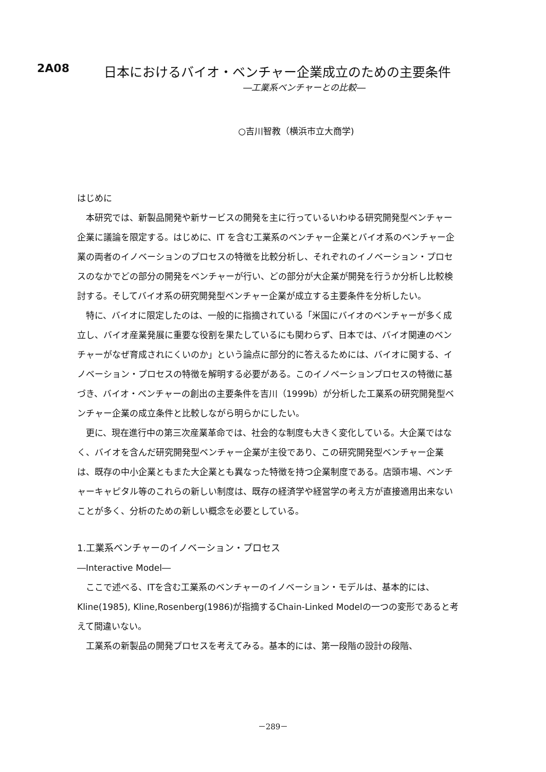2A08 日本におけるバイオ・ベンチャー企業成立のための主要条件
―工業系ベンチャーとの比較―
○吉川智教（横浜市立大商学)
はじめに
　本研究では、新製品開発や新サービスの開発を主に行っているいわゆる研究開発型ベンチャー企業に議論を限定する。はじめに、IT を含む工業系のベンチャー企業とバイオ系のベンチャー企業の両者のイノベーションのプロセスの特徴を比較分析し、それぞれのイノベーション・プロセスのなかでどの部分の開発をベンチャーが行い、どの部分が大企業が開発を行うか分析し比較検討する。そしてバイオ系の研究開発型ベンチャー企業が成立する主要条件を分析したい。
　特に、バイオに限定したのは、一般的に指摘されている「米国にバイオのベンチャーが多く成立し、バイオ産業発展に重要な役割を果たしているにも関わらず、日本では、バイオ関連のベンチャーがなぜ育成されにくいのか」という論点に部分的に答えるためには、バイオに関する、イノベーション・プロセスの特徴を解明する必要がある。このイノベーションプロセスの特徴に基づき、バイオ・ベンチャーの創出の主要条件を吉川（1999b）が分析した工業系の研究開発型ベンチャー企業の成立条件と比較しながら明らかにしたい。
　更に、現在進行中の第三次産業革命では、社会的な制度も大きく変化している。大企業ではなく、バイオを含んだ研究開発型ベンチャー企業が主役であり、この研究開発型ベンチャー企業は、既存の中小企業ともまた大企業とも異なった特徴を持つ企業制度である。店頭市場、ベンチャーキャピタル等のこれらの新しい制度は、既存の経済学や経営学の考え方が直接適用出来ないことが多く、分析のための新しい概念を必要としている。
1.工業系ベンチャーのイノベーション・プロセス
―Interactive Model―
　ここで述べる、ITを含む工業系のベンチャーのイノベーション・モデルは、基本的には、Kline(1985), Kline,Rosenberg(1986)が指摘するChain-Linked Modelの一つの変形であると考えて間違いない。
　工業系の新製品の開発プロセスを考えてみる。基本的には、第一段階の設計の段階、
－289－